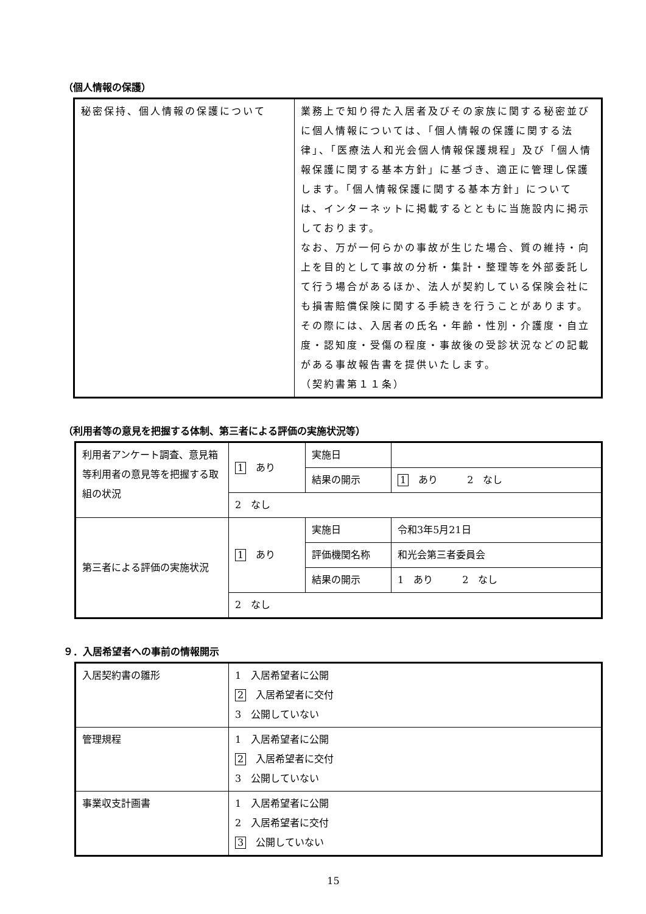（個人情報の保護）
| 秘密保持、個人情報の保護について | 業務上で知り得た入居者及びその家族に関する秘密並びに個人情報については、「個人情報の保護に関する法律」、「医療法人和光会個人情報保護規程」及び「個人情報保護に関する基本方針」に基づき、適正に管理し保護します。「個人情報保護に関する基本方針」については、インターネットに掲載するとともに当施設内に掲示しております。 なお、万が一何らかの事故が生じた場合、質の維持・向上を目的として事故の分析・集計・整理等を外部委託して行う場合があるほか、法人が契約している保険会社にも損害賠償保険に関する手続きを行うことがあります。その際には、入居者の氏名・年齢・性別・介護度・自立度・認知度・受傷の程度・事故後の受診状況などの記載がある事故報告書を提供いたします。 （契約書第１１条） |
（利用者等の意見を把握する体制、第三者による評価の実施状況等）
| 利用者アンケート調査、意見箱等利用者の意見等を把握する取組の状況 | 1 あり | 実施日 | |
| | | 結果の開示 | 1 あり 2 なし |
| | 2 なし | | |
| 第三者による評価の実施状況 | 1 あり | 実施日 | 令和3年5月21日 |
| | | 評価機関名称 | 和光会第三者委員会 |
| | | 結果の開示 | 1 あり 2 なし |
| | 2 なし | | |
９．入居希望者への事前の情報開示
| 入居契約書の雛形 | 1 入居希望者に公開 2 入居希望者に交付 3 公開していない |
| 管理規程 | 1 入居希望者に公開 2 入居希望者に交付 3 公開していない |
| 事業収支計画書 | 1 入居希望者に公開 2 入居希望者に交付 3 公開していない |
15